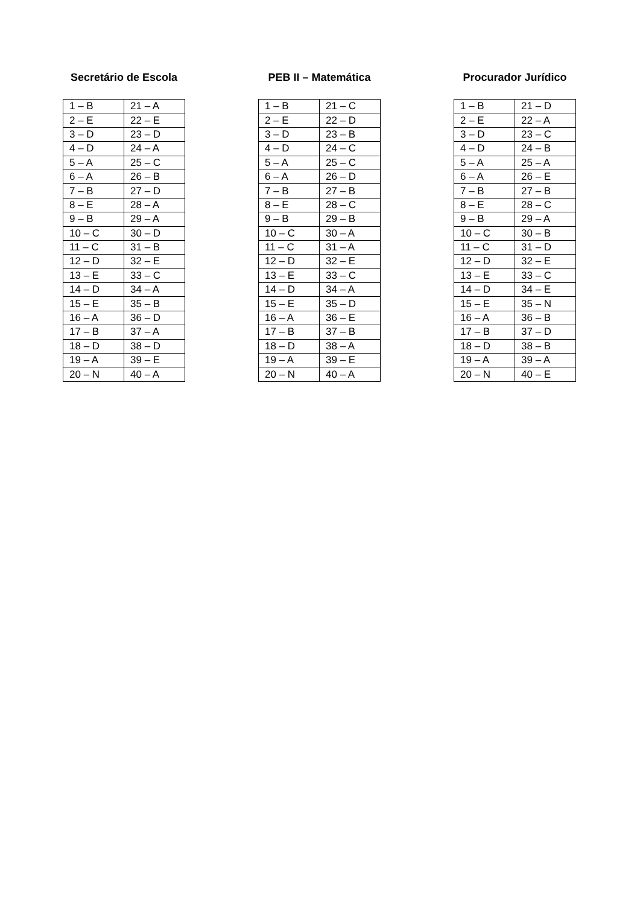Secretário de Escola
| 1 – B | 21 – A |
| 2 – E | 22 – E |
| 3 – D | 23 – D |
| 4 – D | 24 – A |
| 5 – A | 25 – C |
| 6 – A | 26 – B |
| 7 – B | 27 – D |
| 8 – E | 28 – A |
| 9 – B | 29 – A |
| 10 – C | 30 – D |
| 11 – C | 31 – B |
| 12 – D | 32 – E |
| 13 – E | 33 – C |
| 14 – D | 34 – A |
| 15 – E | 35 – B |
| 16 – A | 36 – D |
| 17 – B | 37 – A |
| 18 – D | 38 – D |
| 19 – A | 39 – E |
| 20 – N | 40 – A |
PEB II – Matemática
| 1 – B | 21 – C |
| 2 – E | 22 – D |
| 3 – D | 23 – B |
| 4 – D | 24 – C |
| 5 – A | 25 – C |
| 6 – A | 26 – D |
| 7 – B | 27 – B |
| 8 – E | 28 – C |
| 9 – B | 29 – B |
| 10 – C | 30 – A |
| 11 – C | 31 – A |
| 12 – D | 32 – E |
| 13 – E | 33 – C |
| 14 – D | 34 – A |
| 15 – E | 35 – D |
| 16 – A | 36 – E |
| 17 – B | 37 – B |
| 18 – D | 38 – A |
| 19 – A | 39 – E |
| 20 – N | 40 – A |
Procurador Jurídico
| 1 – B | 21 – D |
| 2 – E | 22 – A |
| 3 – D | 23 – C |
| 4 – D | 24 – B |
| 5 – A | 25 – A |
| 6 – A | 26 – E |
| 7 – B | 27 – B |
| 8 – E | 28 – C |
| 9 – B | 29 – A |
| 10 – C | 30 – B |
| 11 – C | 31 – D |
| 12 – D | 32 – E |
| 13 – E | 33 – C |
| 14 – D | 34 – E |
| 15 – E | 35 – N |
| 16 – A | 36 – B |
| 17 – B | 37 – D |
| 18 – D | 38 – B |
| 19 – A | 39 – A |
| 20 – N | 40 – E |